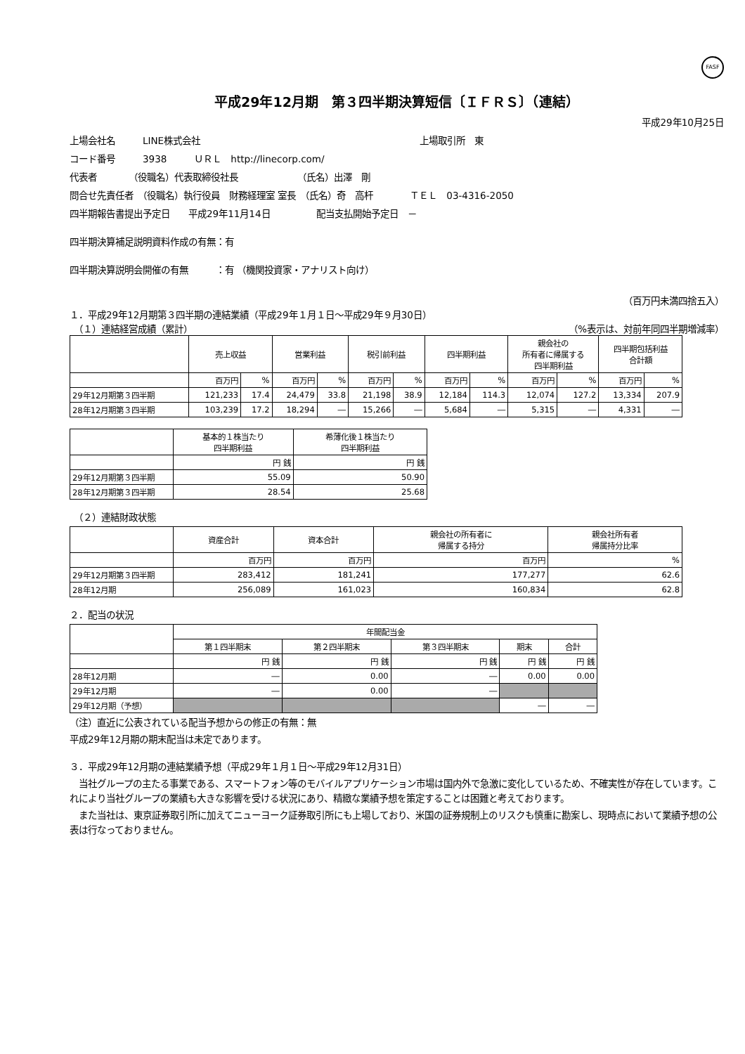FASF
平成29年12月期　第３四半期決算短信〔ＩＦＲＳ〕（連結）
平成29年10月25日
上場会社名　　　LINE株式会社　　　　　　　　　　　　　　　　　　　　　　　　上場取引所　東
コード番号　　　3938　　　ＵＲＬ　http://linecorp.com/
代表者　　　　（役職名）代表取締役社長　　　　　　　（氏名）出澤　剛
問合せ先責任者　（役職名）執行役員　財務経理室 室長　（氏名）奇　高杆　　　　ＴＥＬ　03-4316-2050
四半期報告書提出予定日　　平成29年11月14日　　　　　配当支払開始予定日　－
四半期決算補足説明資料作成の有無：有
四半期決算説明会開催の有無　　　：有 （機関投資家・アナリスト向け）
（百万円未満四捨五入）
１．平成29年12月期第３四半期の連結業績（平成29年１月１日～平成29年９月30日）
　（１）連結経営成績（累計） （%表示は、対前年同四半期増減率）
| | 売上収益 | | 営業利益 | | 税引前利益 | | 四半期利益 | | 親会社の 所有者に帰属する 四半期利益 | | 四半期包括利益 合計額 | |
| --- | --- | --- | --- | --- | --- | --- | --- | --- | --- | --- | --- | --- |
| | 百万円 | % | 百万円 | % | 百万円 | % | 百万円 | % | 百万円 | % | 百万円 | % |
| 29年12月期第３四半期 | 121,233 | 17.4 | 24,479 | 33.8 | 21,198 | 38.9 | 12,184 | 114.3 | 12,074 | 127.2 | 13,334 | 207.9 |
| 28年12月期第３四半期 | 103,239 | 17.2 | 18,294 | ― | 15,266 | ― | 5,684 | ― | 5,315 | ― | 4,331 | ― |
| | 基本的１株当たり 四半期利益 | 希薄化後１株当たり 四半期利益 |
| --- | --- | --- |
| | 円 銭 | 円 銭 |
| 29年12月期第３四半期 | 55.09 | 50.90 |
| 28年12月期第３四半期 | 28.54 | 25.68 |
　（２）連結財政状態
| | 資産合計 | 資本合計 | 親会社の所有者に 帰属する持分 | 親会社所有者 帰属持分比率 |
| --- | --- | --- | --- | --- |
| | 百万円 | 百万円 | 百万円 | % |
| 29年12月期第３四半期 | 283,412 | 181,241 | 177,277 | 62.6 |
| 28年12月期 | 256,089 | 161,023 | 160,834 | 62.8 |
２．配当の状況
| | 年間配当金 | | | | |
| --- | --- | --- | --- | --- | --- |
| | 第１四半期末 | 第２四半期末 | 第３四半期末 | 期末 | 合計 |
| | 円 銭 | 円 銭 | 円 銭 | 円 銭 | 円 銭 |
| 28年12月期 | ― | 0.00 | ― | 0.00 | 0.00 |
| 29年12月期 | ― | 0.00 | ― | | |
| 29年12月期（予想） | | | | ― | ― |
（注）直近に公表されている配当予想からの修正の有無：無
平成29年12月期の期末配当は未定であります。
３．平成29年12月期の連結業績予想（平成29年１月１日～平成29年12月31日）
　当社グループの主たる事業である、スマートフォン等のモバイルアプリケーション市場は国内外で急激に変化しているため、不確実性が存在しています。これにより当社グループの業績も大きな影響を受ける状況にあり、精緻な業績予想を策定することは困難と考えております。
　また当社は、東京証券取引所に加えてニューヨーク証券取引所にも上場しており、米国の証券規制上のリスクも慎重に勘案し、現時点において業績予想の公表は行なっておりません。